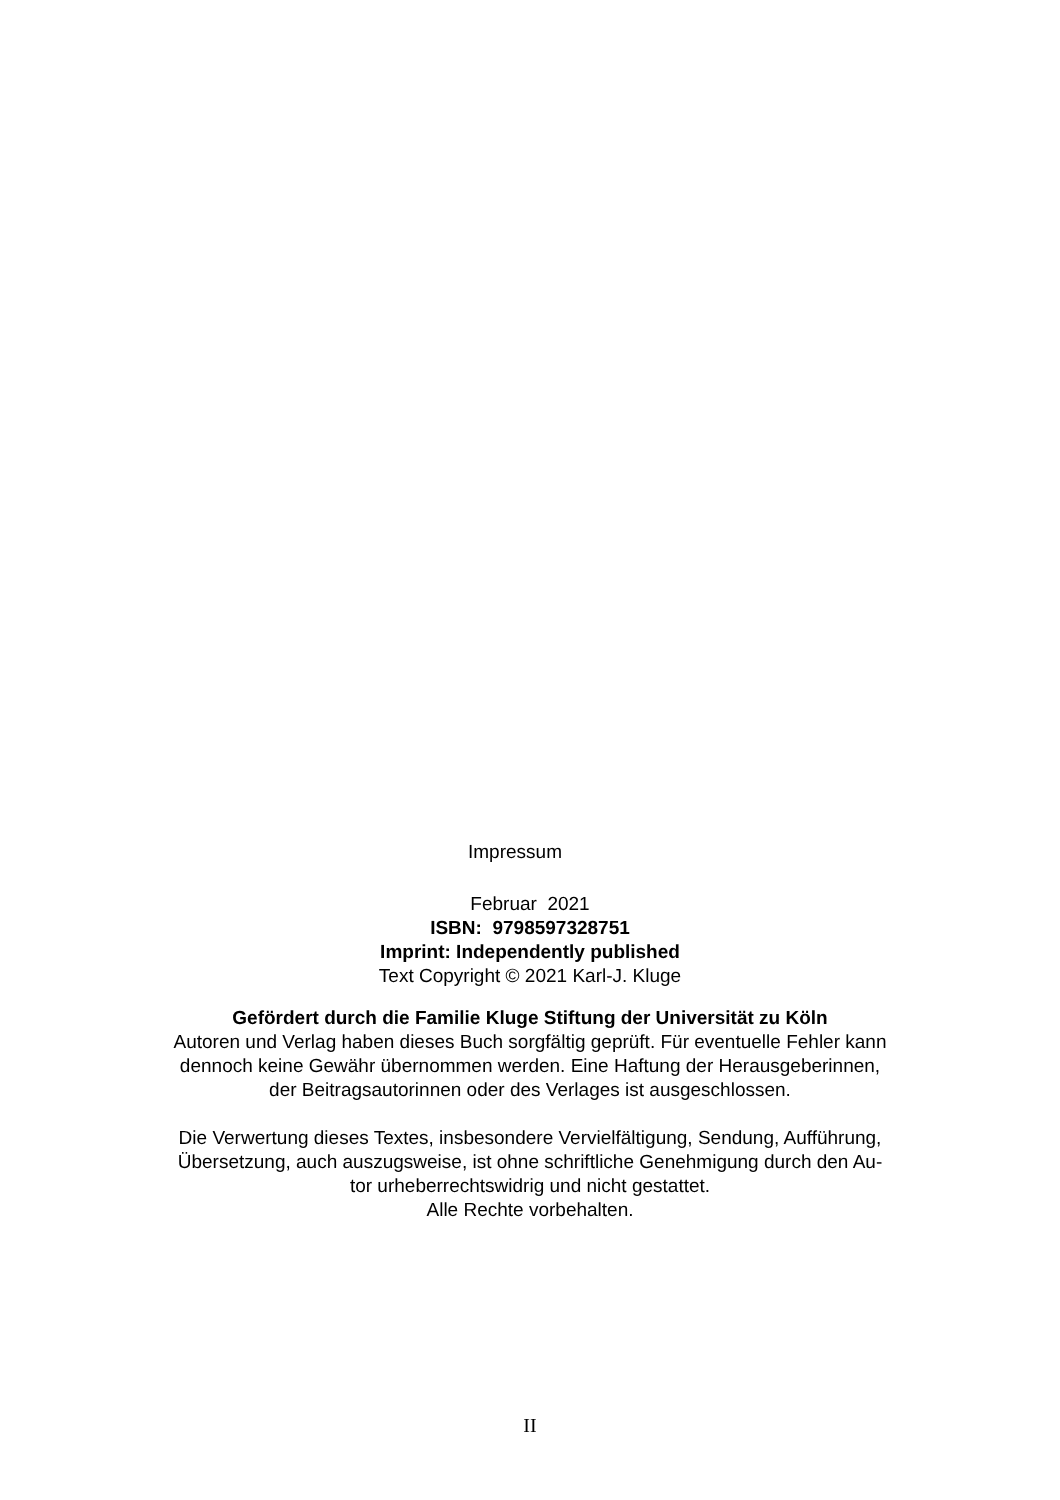Impressum
Februar 2021
ISBN: 9798597328751
Imprint: Independently published
Text Copyright © 2021 Karl-J. Kluge
Gefördert durch die Familie Kluge Stiftung der Universität zu Köln
Autoren und Verlag haben dieses Buch sorgfältig geprüft. Für eventuelle Fehler kann
dennoch keine Gewähr übernommen werden. Eine Haftung der Herausgeberinnen,
der Beitragsautorinnen oder des Verlages ist ausgeschlossen.
Die Verwertung dieses Textes, insbesondere Vervielfältigung, Sendung, Aufführung,
Übersetzung, auch auszugsweise, ist ohne schriftliche Genehmigung durch den Au-
tor urheberrechtswidrig und nicht gestattet.
Alle Rechte vorbehalten.
II